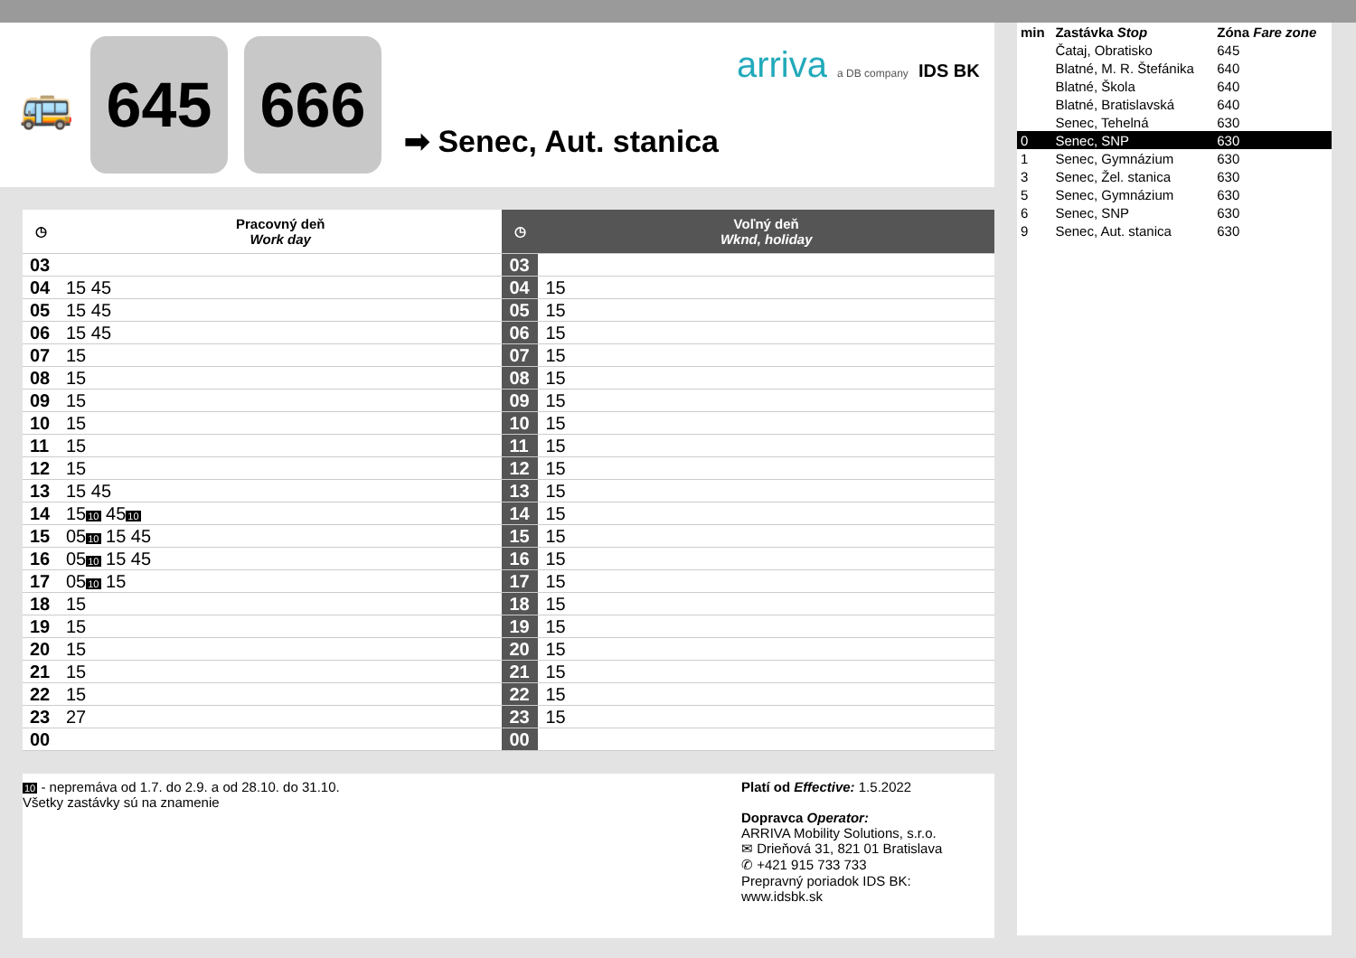🚌
645 666
➡ Senec, Aut. stanica
arriva a DB company IDS BK
| ◷ | Pracovný deň Work day | ◷ | Voľný deň Wknd, holiday |
| --- | --- | --- | --- |
| 03 | | 03 | |
| 04 | 15 45 | 04 | 15 |
| 05 | 15 45 | 05 | 15 |
| 06 | 15 45 | 06 | 15 |
| 07 | 15 | 07 | 15 |
| 08 | 15 | 08 | 15 |
| 09 | 15 | 09 | 15 |
| 10 | 15 | 10 | 15 |
| 11 | 15 | 11 | 15 |
| 12 | 15 | 12 | 15 |
| 13 | 15 45 | 13 | 15 |
| 14 | 15 10 45 10 | 14 | 15 |
| 15 | 05 10 15 45 | 15 | 15 |
| 16 | 05 10 15 45 | 16 | 15 |
| 17 | 05 10 15 | 17 | 15 |
| 18 | 15 | 18 | 15 |
| 19 | 15 | 19 | 15 |
| 20 | 15 | 20 | 15 |
| 21 | 15 | 21 | 15 |
| 22 | 15 | 22 | 15 |
| 23 | 27 | 23 | 15 |
| 00 | | 00 | |
10 - nepremáva od 1.7. do 2.9. a od 28.10. do 31.10.
Všetky zastávky sú na znamenie
Platí od Effective: 1.5.2022
Dopravca Operator:
ARRIVA Mobility Solutions, s.r.o.
✉ Drieňová 31, 821 01 Bratislava
✆ +421 915 733 733
Prepravný poriadok IDS BK:
www.idsbk.sk
| min | Zastávka Stop | Zóna Fare zone |
| | Čataj, Obratisko | 645 |
| | Blatné, M. R. Štefánika | 640 |
| | Blatné, Škola | 640 |
| | Blatné, Bratislavská | 640 |
| | Senec, Tehelná | 630 |
| 0 | Senec, SNP | 630 |
| 1 | Senec, Gymnázium | 630 |
| 3 | Senec, Žel. stanica | 630 |
| 5 | Senec, Gymnázium | 630 |
| 6 | Senec, SNP | 630 |
| 9 | Senec, Aut. stanica | 630 |